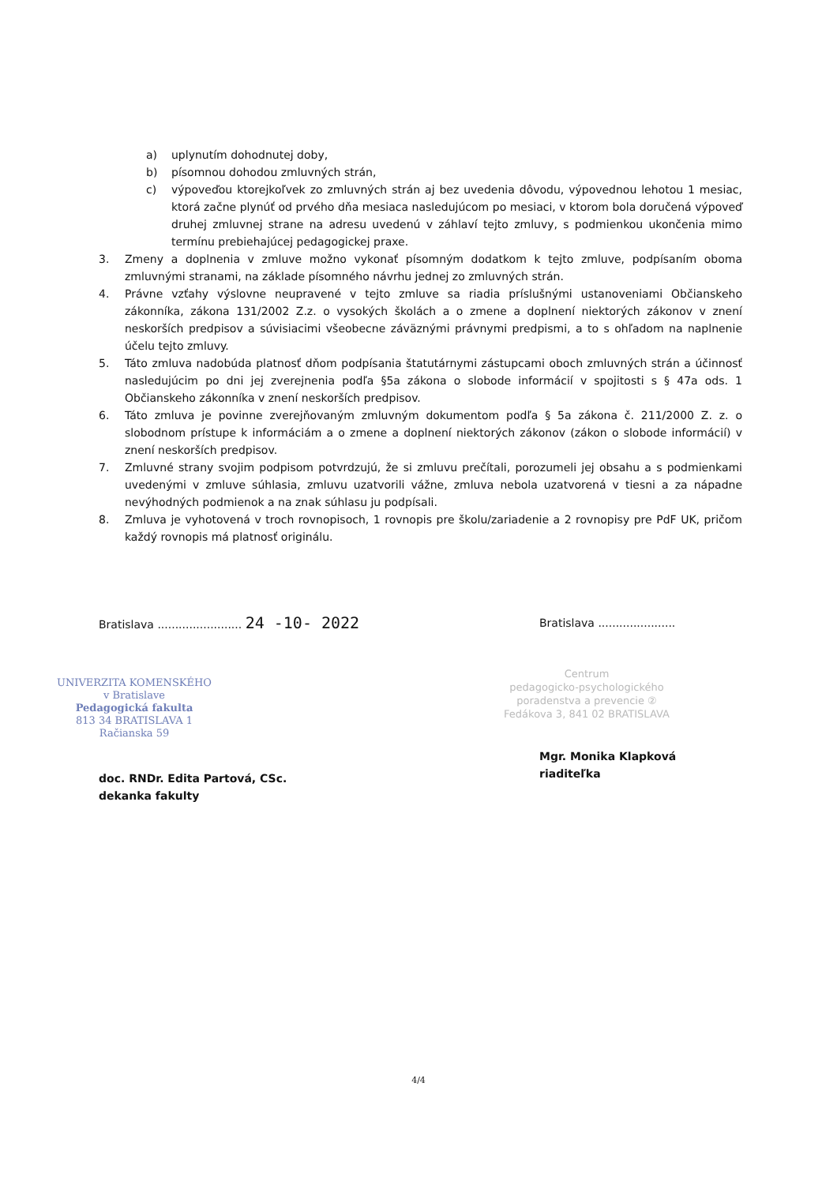a) uplynutím dohodnutej doby,
b) písomnou dohodou zmluvných strán,
c) výpoveďou ktorejkoľvek zo zmluvných strán aj bez uvedenia dôvodu, výpovednou lehotou 1 mesiac, ktorá začne plynúť od prvého dňa mesiaca nasledujúcom po mesiaci, v ktorom bola doručená výpoveď druhej zmluvnej strane na adresu uvedenú v záhlaví tejto zmluvy, s podmienkou ukončenia mimo termínu prebiehajúcej pedagogickej praxe.
3. Zmeny a doplnenia v zmluve možno vykonať písomným dodatkom k tejto zmluve, podpísaním oboma zmluvnými stranami, na základe písomného návrhu jednej zo zmluvných strán.
4. Právne vzťahy výslovne neupravené v tejto zmluve sa riadia príslušnými ustanoveniami Občianskeho zákonníka, zákona 131/2002 Z.z. o vysokých školách a o zmene a doplnení niektorých zákonov v znení neskorších predpisov a súvisiacimi všeobecne záväznými právnymi predpismi, a to s ohľadom na naplnenie účelu tejto zmluvy.
5. Táto zmluva nadobúda platnosť dňom podpísania štatutárnymi zástupcami oboch zmluvných strán a účinnosť nasledujúcim po dni jej zverejnenia podľa §5a zákona o slobode informácií v spojitosti s § 47a ods. 1 Občianskeho zákonníka v znení neskorších predpisov.
6. Táto zmluva je povinne zverejňovaným zmluvným dokumentom podľa § 5a zákona č. 211/2000 Z. z. o slobodnom prístupe k informáciám a o zmene a doplnení niektorých zákonov (zákon o slobode informácií) v znení neskorších predpisov.
7. Zmluvné strany svojim podpisom potvrdzujú, že si zmluvu prečítali, porozumeli jej obsahu a s podmienkami uvedenými v zmluve súhlasia, zmluvu uzatvorili vážne, zmluva nebola uzatvorená v tiesni a za nápadne nevýhodných podmienok a na znak súhlasu ju podpísali.
8. Zmluva je vyhotovená v troch rovnopisoch, 1 rovnopis pre školu/zariadenie a 2 rovnopisy pre PdF UK, pričom každý rovnopis má platnosť originálu.
Bratislava ........................ 24 -10- 2022
UNIVERZITA KOMENSKÉHO
v Bratislave
Pedagogická fakulta
813 34 BRATISLAVA 1
Račianska 59
doc. RNDr. Edita Partová, CSc.
dekanka fakulty
Bratislava ......................
Centrum
pedagogicko-psychologického
poradenstva a prevencie ②
Fedákova 3, 841 02 BRATISLAVA
Mgr. Monika Klapková
riaditeľka
4/4